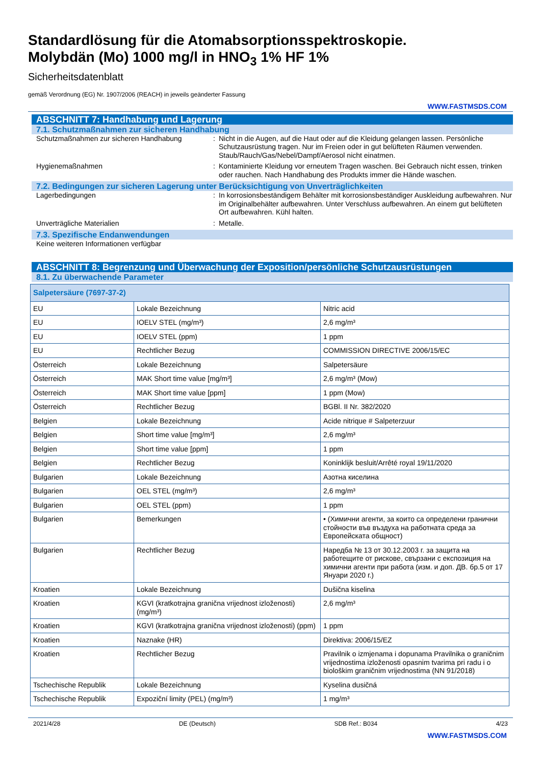Standardlösung für die Atomabsorptionsspektroskopie.
Molybdän (Mo) 1000 mg/l in HNO<sub>3</sub> 1% HF 1%
Sicherheitsdatenblatt
gemäß Verordnung (EG) Nr. 1907/2006 (REACH) in jeweils geänderter Fassung
WWW.FASTMSDS.COM
ABSCHNITT 7: Handhabung und Lagerung
7.1. Schutzmaßnahmen zur sicheren Handhabung
Schutzmaßnahmen zur sicheren Handhabung : Nicht in die Augen, auf die Haut oder auf die Kleidung gelangen lassen. Persönliche Schutzausrüstung tragen. Nur im Freien oder in gut belüfteten Räumen verwenden. Staub/Rauch/Gas/Nebel/Dampf/Aerosol nicht einatmen.
Hygienemaßnahmen : Kontaminierte Kleidung vor erneutem Tragen waschen. Bei Gebrauch nicht essen, trinken oder rauchen. Nach Handhabung des Produkts immer die Hände waschen.
7.2. Bedingungen zur sicheren Lagerung unter Berücksichtigung von Unverträglichkeiten
Lagerbedingungen : In korrosionsbeständigem Behälter mit korrosionsbeständiger Auskleidung aufbewahren. Nur im Originalbehälter aufbewahren. Unter Verschluss aufbewahren. An einem gut belüfteten Ort aufbewahren. Kühl halten.
Unverträgliche Materialien : Metalle.
7.3. Spezifische Endanwendungen
Keine weiteren Informationen verfügbar
ABSCHNITT 8: Begrenzung und Überwachung der Exposition/persönliche Schutzausrüstungen
8.1. Zu überwachende Parameter
| Salpetersäure (7697-37-2) | | |
| --- | --- | --- |
| EU | Lokale Bezeichnung | Nitric acid |
| EU | IOELV STEL (mg/m³) | 2,6 mg/m³ |
| EU | IOELV STEL (ppm) | 1 ppm |
| EU | Rechtlicher Bezug | COMMISSION DIRECTIVE 2006/15/EC |
| Österreich | Lokale Bezeichnung | Salpetersäure |
| Österreich | MAK Short time value [mg/m³] | 2,6 mg/m³ (Mow) |
| Österreich | MAK Short time value [ppm] | 1 ppm (Mow) |
| Österreich | Rechtlicher Bezug | BGBl. II Nr. 382/2020 |
| Belgien | Lokale Bezeichnung | Acide nitrique # Salpeterzuur |
| Belgien | Short time value [mg/m³] | 2,6 mg/m³ |
| Belgien | Short time value [ppm] | 1 ppm |
| Belgien | Rechtlicher Bezug | Koninklijk besluit/Arrêté royal 19/11/2020 |
| Bulgarien | Lokale Bezeichnung | Азотна киселина |
| Bulgarien | OEL STEL (mg/m³) | 2,6 mg/m³ |
| Bulgarien | OEL STEL (ppm) | 1 ppm |
| Bulgarien | Bemerkungen | • (Химични агенти, за които са определени гранични стойности във въздуха на работната среда за Европейската общност) |
| Bulgarien | Rechtlicher Bezug | Наредба № 13 от 30.12.2003 г. за защита на работещите от рискове, свързани с експозиция на химични агенти при работа (изм. и доп. ДВ. бр.5 от 17 Януари 2020 г.) |
| Kroatien | Lokale Bezeichnung | Dušična kiselina |
| Kroatien | KGVI (kratkotrajna granična vrijednost izloženosti) (mg/m³) | 2,6 mg/m³ |
| Kroatien | KGVI (kratkotrajna granična vrijednost izloženosti) (ppm) | 1 ppm |
| Kroatien | Naznake (HR) | Direktiva: 2006/15/EZ |
| Kroatien | Rechtlicher Bezug | Pravilnik o izmjenama i dopunama Pravilnika o graničnim vrijednostima izloženosti opasnim tvarima pri radu i o biološkim graničnim vrijednostima (NN 91/2018) |
| Tschechische Republik | Lokale Bezeichnung | Kyselina dusičná |
| Tschechische Republik | Expoziční limity (PEL) (mg/m³) | 1 mg/m³ |
2021/4/28 DE (Deutsch) SDB Ref.: B034 4/23
WWW.FASTMSDS.COM